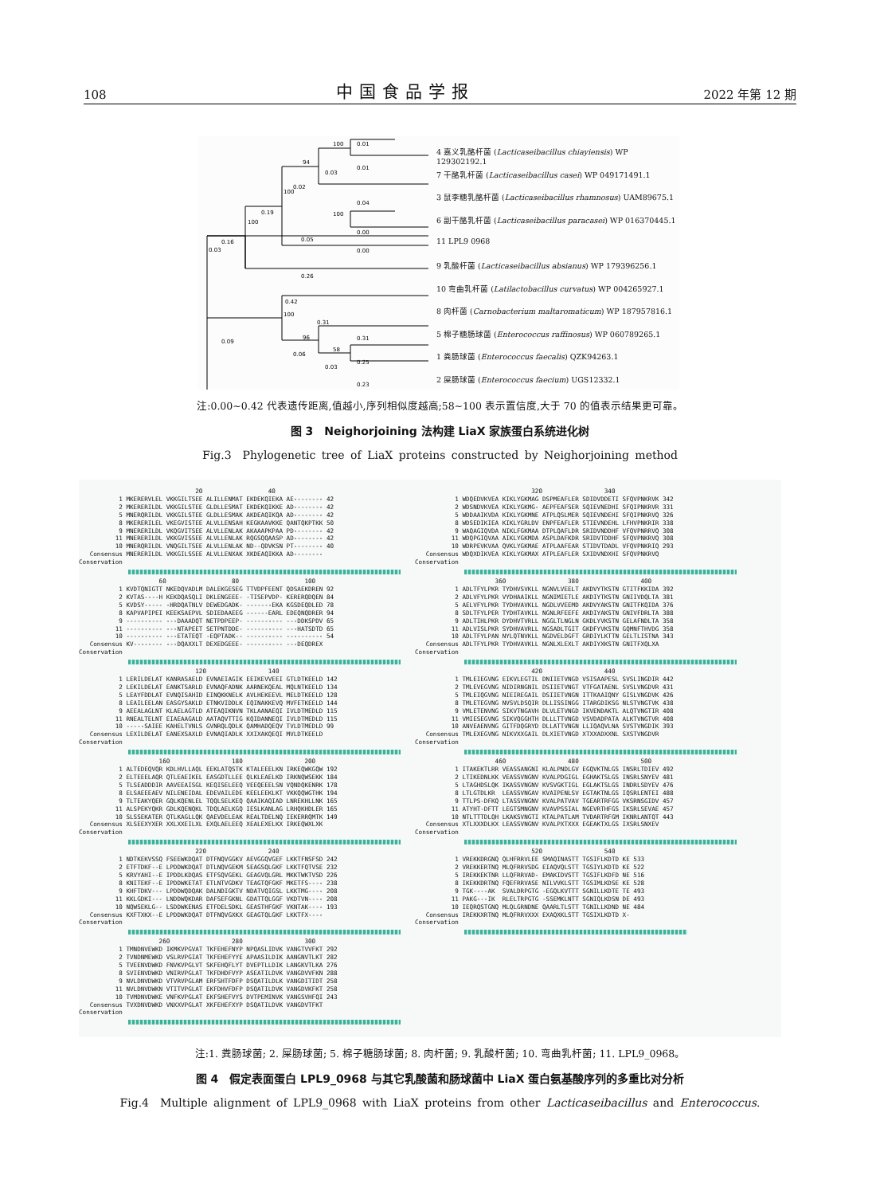108 中国食品学报 2022 年第 12 期
100
94
100
100
100
100
96
58
0.01
0.01
0.03
0.02
0.04
0.19
0.00
0.00
0.05
0.16
0.03
0.26
0.42
0.31
0.31
0.09
0.06
0.25
0.03
0.23
4 嘉义乳酪杆菌 (Lacticaseibacillus chiayiensis) WP 129302192.1
7 干酪乳杆菌 (Lacticaseibacillus casei) WP 049171491.1
3 鼠李糖乳酪杆菌 (Lacticaseibacillus rhamnosus) UAM89675.1
6 副干酪乳杆菌 (Lacticaseibacillus paracasei) WP 016370445.1
11 LPL9 0968
9 乳酸杆菌 (Lacticaseibacillus absianus) WP 179396256.1
10 弯曲乳杆菌 (Latilactobacillus curvatus) WP 004265927.1
8 肉杆菌 (Carnobacterium maltaromaticum) WP 187957816.1
5 棉子糖肠球菌 (Enterococcus raffinosus) WP 060789265.1
1 粪肠球菌 (Enterococcus faecalis) QZK94263.1
2 屎肠球菌 (Enterococcus faecium) UGS12332.1
注:0.00~0.42 代表遗传距离,值越小,序列相似度越高;58~100 表示置信度,大于 70 的值表示结果更可靠。
图 3　Neighorjoining 法构建 LiaX 家族蛋白系统进化树
Fig.3　Phylogenetic tree of LiaX proteins constructed by Neighorjoining method
                                20                  40
           1 MKERERVLEL VKKGILTSEE ALILLENMAT EKDEKQIEKA AE-------- 42
           2 MKERERILDL VKKGILSTEE GLDLLESMAT EKDEKQIKKE AD-------- 42
           5 MNERQRILDL VKKGILSTEE GLDLLESMAK AKDEAQIKQA AD-------- 42
           8 MKERERILEL VKEGVISTEE ALVLLENSAH KEGKAAVKKE QANTQKPTKK 50
           9 MNERERILDL VKQGVITSEE ALVLLENLAK AKAAAPKPAA PD-------- 42
          11 MNERERILDL VKKGVISSEE ALVLLENLAK RQGSQQAASP AD-------- 42
          10 MNERQRILDL VNQGILTSEE ALVLLENLAK ND--QDVKSN PT-------- 40
   Consensus MNERERILDL VKKGILSSEE ALVLLENXAK XKDEAQIKKA AD--------
Conservation
                      60                  80                  100
           1 KVDTQNIGTT NKEDQVADLM DALEKGESEG TTVDPFEENT QDSAEKDREN 92
           2 KVTAS----H KEKDQASQLI DKLENGEEE- -TISEPVDP- KERERQDQEN 84
           5 KVDSY----- -HRDQATNLV DEWEDGADK- -------EKA KGSDEQDLED 78
           8 KAPVAPIPEI KEEKSAEPVL SDIEDAAEEG ------EARL EDEQNQDRER 94
           9 ---------- ---DAAADQT NETPDPEEP- ---------- ---DDKSPDV 65
          11 ---------- ---NTAPEET SETPNTDDE- ---------- ---HATSDTD 65
          10 ---------- ---ETATEQT -EQPTADK-- ---------- ---------- 54
   Consensus KV-------- ---DQAXXLT DEXEDGEEE- ---------- ---DEQDREX
Conservation
                                120                 140
           1 LERILDELAT KANRASAELD EVNAEIAGIK EEIKEVVEEI GTLDTKEELD 142
           2 LEKILDELAT EANKTSARLD EVNAQFADNK AARNEKQEAL MQLNTKEELD 134
           5 LEAYFDDLAT EVNQISAHID EINQKKNELK AVLHEKEEVL MELDTKEELD 128
           8 LEAILEELAN EASGYSAKLD ETNKVIDDLK EQINAKKEVQ MVFETKEELD 144
           9 AEEALAGLNT KLAELAGTLD ATEAQIKNVN TKLAANAEQI IVLDTMEDLD 115
          11 RNEALTELNT EIAEAAGALD AATAQVTTIG KQIDANNEQI IVLDTMEDLD 115
          10 -----SAIEE KAHELTVNLS GVNRQLQDLK QAMHADQEQV TVLDTMEDLD 99
   Consensus LEXILDELAT EANEXSAXLD EVNAQIADLK XXIXAKQEQI MVLDTKEELD
Conservation
                      160                 180                 200
           1 ALTEDEQVQR KDLHVLLAQL EEKLATQSTK KTALEEELKN IRKEQWKGQW 192
           2 ELTEEELAQR QTLEAEIKEL EASGDTLLEE QLKLEAELKD IRKNQWSEKK 184
           5 TLSEADDDIR AAVEEAISGL KEQISELEEQ VEEQEEELSN VQNDQKENRK 178
           8 ELSAEEEAEV NILENEIDAL EDEVAILEDE KEELEEKLKT VKKQQWGTHK 194
           9 TLTEAKYQER GQLKQENLEL TQQLSELKEQ QAAIKAQIAD LNREKHLLNK 165
          11 ALSPEKYQKR GDLKQENQKL TDQLAELKGQ IESLKANLAG LRHQKHDLER 165
          10 SLSSEKATER QTLKAGLLQK QAEVDELEAK REALTDELNQ IEKERRQMTK 149
   Consensus XLSEEXYXER XXLXXEILXL EXQLAELEEQ XEALEXELKX IRKEQWXLXK
Conservation
                                220                 240
           1 NDTKEKVSSQ FSEEWKDQAT DTFNQVGGKV AEVGGQVGEF LKKTFNSFSD 242
           2 ETFTDKF--E LPDDWKDQAT DTLNQVGEKM SEAGSQLGKF LKKTFQTVSE 232
           5 KRVYAHI--E IPDDLKDQAS ETFSQVGEKL GEAGVQLGRL MKKTWKTVSD 226
           8 KNITEKF--E IPDDWKETAT ETLNTVGDKV TEAGTQFGKF MKETFS---- 238
           9 KHFTDKV--- LPDDWQDQAK DALNDIGKTV NDATVQIGSL LKKTMG---- 208
          11 KKLGDKI--- LNDDWQKDAR DAFSEFGKNL GDATTQLGGF VKDTVN---- 208
          10 NQWSEKLG-- LSDDWKENAS ETFDELSDKL GEASTHFGKF VKNTAK---- 193
   Consensus KXFTXKX--E LPDDWKDQAT DTFNQVGXKX GEAGTQLGKF LKKTFX----
Conservation
                      260                 280                 300
           1 TMNDNVEWKD IKMKVPGVAT TKFEHEFNYP NPQASLIDVK VANGTVVFKT 292
           2 TVNDNMEWKD VSLRVPGIAT TKFEHEFYYE APAASILDIK AANGNVTLKT 282
           5 TVEENVDWKD FNVKVPGLVT SKFEHQFLYT DVEPTLLDIK LANGKVTLKA 276
           8 SVIENVDWKD VNIRVPGLAT TKFDHDFVYP ASEATILDVK VANGDVVFKN 288
           9 NVLDNVDWKD VTVRVPGLAM ERFSHTFDFP DSQATILDLK VANGDITIDT 258
          11 NVLDNVDWKN VTITVPGLAT EKFDHVFDFP DSQATILDVK VANGDVKFKT 258
          10 TVMDNVDWKE VNFKVPGLAT EKFSHEFVYS DVTPEMINVK VANGSVHFQI 243
   Consensus TVXDNVDWKD VNXXVPGLAT XKFEHEFXYP DSQATILDVK VANGDVTFKT
Conservation
                                320                 340
           1 WDQEDVKVEA KIKLYGKMAG DSPMEAFLER SDIDVDDETI SFQVPNKRVK 342
           2 WDSNDVKVEA KIKLYGKMG- AEPFEAFSER SQIEVNEDHI SFQIPNKRVR 331
           5 WDDAAIKVDA KIKLYGKMNE ATPLQSLMER SQIEVNDEHI SFQIPNKRVQ 326
           8 WDSEDIKIEA KIKLYGRLDV ENPFEAFLER STIEVNDEHL LFHVPNKRIR 338
           9 WAQAGIQVDA NIKLFGKMAA DTPLQAFLDR SRIDVNDDHF VFQVPNRRVQ 308
          11 WDQPGIQVAA AIKLYGKMDA ASPLDAFKDR SRIDVTDDHF SFQVPNKRVQ 308
          10 WDRPEVKVAA QVKLYGKMAE ATPLAAFEAR STIDVTDADL VFQVPNKRIQ 293
   Consensus WDQXDIKVEA KIKLYGKMAX ATPLEAFLER SXIDVNDXHI SFQVPNKRVQ
Conservation
                      360                 380                 400
           1 ADLTFYLPKR TYDHVSVKLL NGNVLVEELT AKDVYTKSTN GTITFKKIDA 392
           2 ADLVFYLPKR VYDHAAIKLL NGNIMIETLE AKDIYTKSTN GNIIVDQLTA 381
           5 AELVFYLPKR TYDHVAVKLL NGDLVVEEMD AKDVYAKSTN GNITFKQIDA 376
           8 SDLTFYLPER TYDHTAVKLL NGNLRFEEFE AKDIYAKSTN GNIVFDRLTA 388
           9 ADLTIHLPKR DYDHVTVRLL NGGLTLNGLN GKDLYVKSTN GELAFNDLTA 358
          11 ADLVISLPKR SYDHVAVRLL NGSADLTGIT GKDFYVKSTN GQMNFTHVDG 358
          10 ADLTFYLPAN NYLQTNVKLL NGDVELDGFT GRDIYLKTTN GELTLISTNA 343
   Consensus ADLTFYLPKR TYDHVAVKLL NGNLXLEXLT AKDIYXKSTN GNITFXQLXA
Conservation
                                420                 440
           1 TMLEIEGVNG EIKVLEGTIL DNIIETVNGD VSISAAPESL SVSLINGDIR 442
           2 TMLEVEGVNG NIDIRNGNIL DSIIETVNGT VTFGATAENL SVSLVNGDVR 431
           5 TMLEIQGVNG NIEIREGAIL DSIIETVNGN ITTKAAIQNY GISLVNGDVK 426
           8 TMLETEGVNG NVSVLDSQIR DLLISSINGG ITARGDIKSG NLSTVNGTVK 438
           9 VMLETENVNG SIKVTNGAVH DLVLETVNGD IKVENDAKTL ALQTVNGTIR 408
          11 VMIESEGVNG SIKVQGGHTH DLLLTTVNGD VSVDADPATA ALKTVNGTVR 408
          10 ANVEAENVNG GITFDQGRYD DLLATTVNGN LLIQAQVLNA SVSTVNGDIK 393
   Consensus TMLEXEGVNG NIKVXXGAIL DLXIETVNGD XTXXADXXNL SXSTVNGDVR
Conservation
                      460                 480                 500
           1 ITAKEKTLRR VEASSANGNI KLALPNDLGV EGQVKTNLGS INSRLTDIEV 492
           2 LTIKEDNLKK VEASSVNGNV KVALPDGIGL EGHAKTSLGS INSRLSNYEV 481
           5 LTAGHDSLQK IKASSVNGNV KVSVGKTIGL EGLAKTSLGS INDRLSDYEV 476
           8 LTLGTDLKR  LEASSVNGAV KVAIPENLSV EGTAKTNLGS IQSRLENTEI 488
           9 TTLPS-DFKQ LTASSVNGNV KVALPATVAV TGEARTRFGG VKSRNSGIDV 457
          11 ATYHT-DFTT LEGTSMNGNV KVAVPSSIAL NGEVRTHFGS IKSRLSEVAE 457
          10 NTLTTTDLQH LKAKSVNGTI KTALPATLAM TVDARTRFGM IKNRLANTQT 443
   Consensus XTLXXXDLKX LEASSVNGNV KVALPXTXXX EGEAKTXLGS IXSRLSNXEV
Conservation
                                520                 540
           1 VREKKDRGNQ QLHFRRVLEE SMAQINASTT TGSIFLKDTD KE 533
           2 VREKKERTNQ MLQFRRVSDG EIAQVQLSTT TGSIYLKDTD KE 522
           5 IREKKEKTNR LLQFRRVAD- EMAKIDVSTT TGSIFLKDFD NE 516
           8 IKEKKDRTNQ FQEFRRVASE NILVVKLSTT TGSIMLKDSE KE 528
           9 TGK----AK  SVALDRPGTG -EGQLKVTTT SGNILLKDTE TE 493
          11 PAKG---IK  RLELTRPGTG -SSEMKLNTT SGNIQLKDSN DE 493
          10 IEQRQSTGNQ MLQLGRNDNE QAARLTLSTT TGNILLKDND NE 484
   Consensus IREKKXRTNQ MLQFRRVXXX EXAQXKLSTT TGSIXLKDTD X-
Conservation
注:1. 粪肠球菌; 2. 屎肠球菌; 5. 棉子糖肠球菌; 8. 肉杆菌; 9. 乳酸杆菌; 10. 弯曲乳杆菌; 11. LPL9_0968。
图 4　假定表面蛋白 LPL9_0968 与其它乳酸菌和肠球菌中 LiaX 蛋白氨基酸序列的多重比对分析
Fig.4　Multiple alignment of LPL9_0968 with LiaX proteins from other Lacticaseibacillus and Enterococcus.